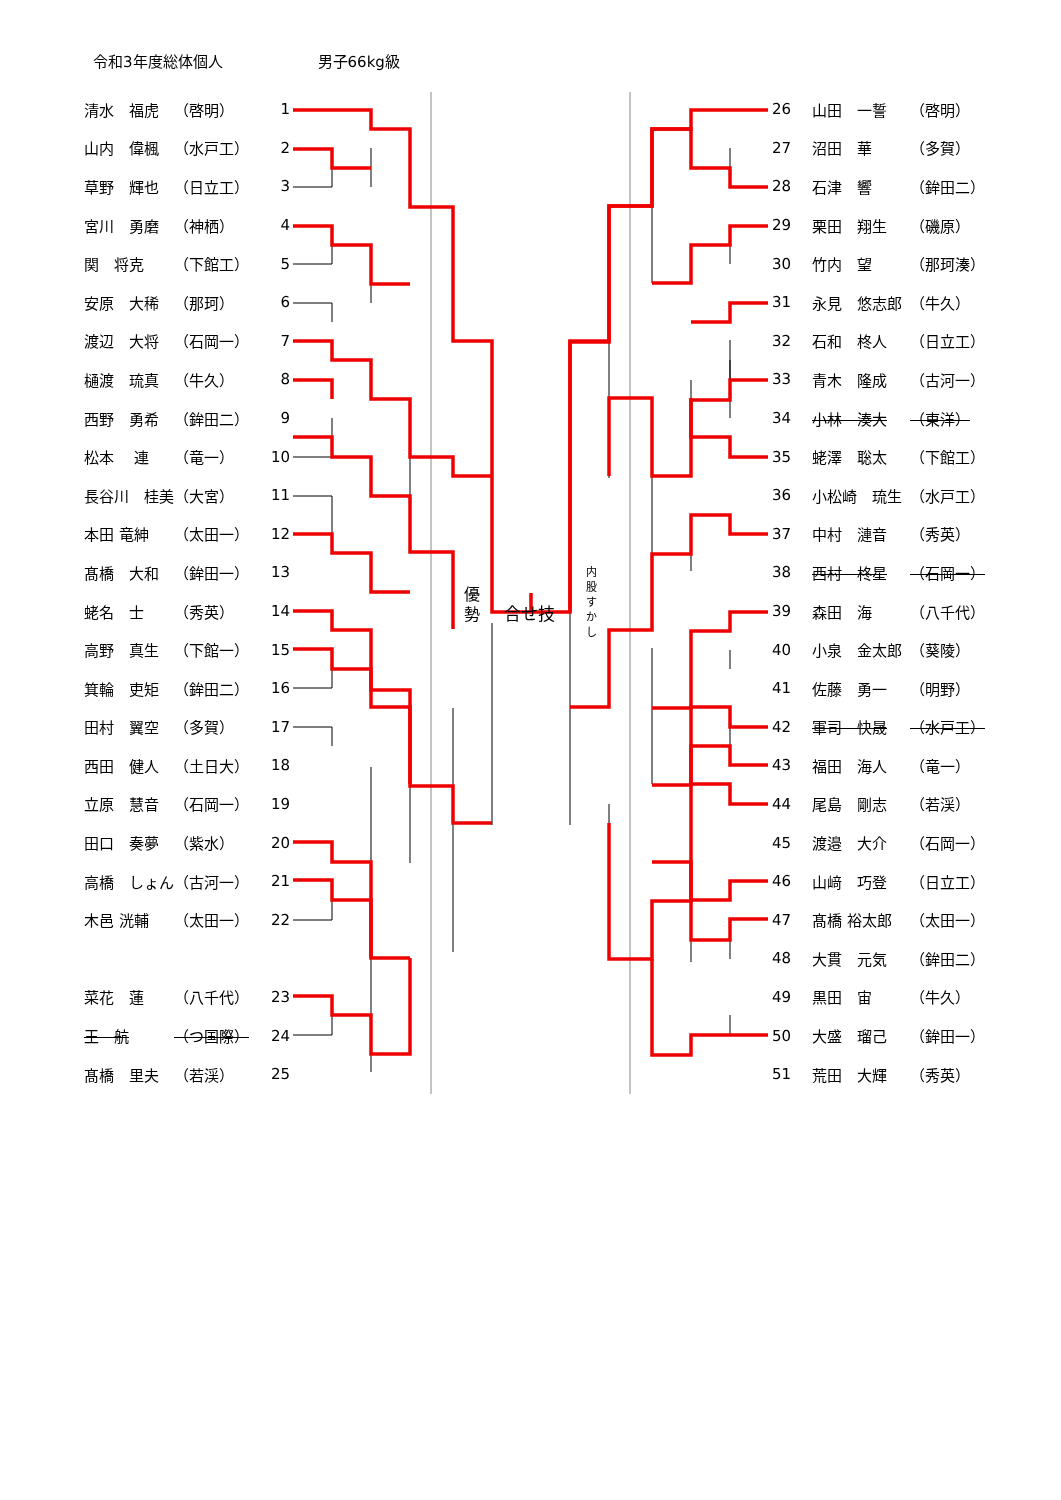令和3年度総体個人 男子66kg級
| 清水 福虎 | （啓明） | 1 |
| 山内 偉楓 | （水戸工） | 2 |
| 草野 輝也 | （日立工） | 3 |
| 宮川 勇磨 | （神栖） | 4 |
| 関 将克 | （下館工） | 5 |
| 安原 大稀 | （那珂） | 6 |
| 渡辺 大将 | （石岡一） | 7 |
| 樋渡 琉真 | （牛久） | 8 |
| 西野 勇希 | （鉾田二） | 9 |
| 松本 連 | （竜一） | 10 |
| 長谷川 桂美 | （大宮） | 11 |
| 本田 竜紳 | （太田一） | 12 |
| 髙橋 大和 | （鉾田一） | 13 |
| 蛯名 士 | （秀英） | 14 |
| 高野 真生 | （下館一） | 15 |
| 箕輪 吏矩 | （鉾田二） | 16 |
| 田村 翼空 | （多賀） | 17 |
| 西田 健人 | （土日大） | 18 |
| 立原 慧音 | （石岡一） | 19 |
| 田口 奏夢 | （紫水） | 20 |
| 高橋 しょん | （古河一） | 21 |
| 木邑 洸輔 | （太田一） | 22 |
| 菜花 蓮 | （八千代） | 23 |
| 王 航 | （つ国際） | 24 |
| 髙橋 里夫 | （若渓） | 25 |
優勢
合せ技
内股すかし
| 26 | 山田 一誓 | （啓明） |
| 27 | 沼田 華 | （多賀） |
| 28 | 石津 響 | （鉾田二） |
| 29 | 栗田 翔生 | （磯原） |
| 30 | 竹内 望 | （那珂湊） |
| 31 | 永見 悠志郎 | （牛久） |
| 32 | 石和 柊人 | （日立工） |
| 33 | 青木 隆成 | （古河一） |
| 34 | 小林 湊大 | （東洋） |
| 35 | 蛯澤 聡太 | （下館工） |
| 36 | 小松崎 琉生 | （水戸工） |
| 37 | 中村 漣音 | （秀英） |
| 38 | 西村 柊星 | （石岡一） |
| 39 | 森田 海 | （八千代） |
| 40 | 小泉 金太郎 | （葵陵） |
| 41 | 佐藤 勇一 | （明野） |
| 42 | 軍司 快晟 | （水戸工） |
| 43 | 福田 海人 | （竜一） |
| 44 | 尾島 剛志 | （若渓） |
| 45 | 渡邉 大介 | （石岡一） |
| 46 | 山﨑 巧登 | （日立工） |
| 47 | 髙橋 裕太郎 | （太田一） |
| 48 | 大貫 元気 | （鉾田二） |
| 49 | 黒田 宙 | （牛久） |
| 50 | 大盛 瑠己 | （鉾田一） |
| 51 | 荒田 大輝 | （秀英） |